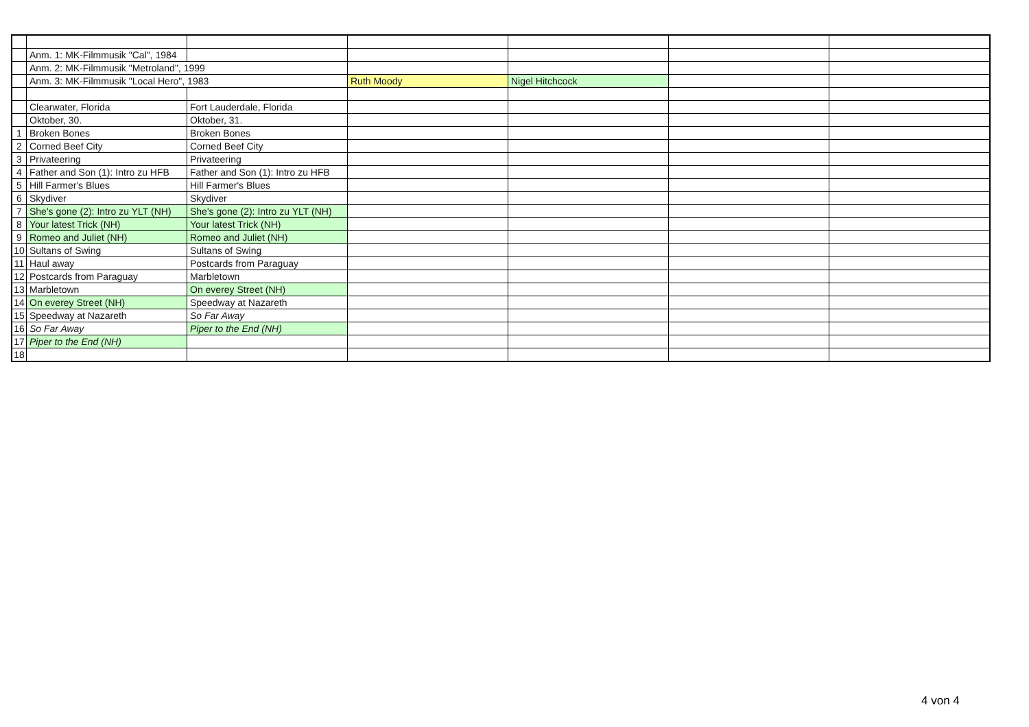| | Anm. 1: MK-Filmmusik "Cal", 1984 | | | | | |
| | Anm. 2: MK-Filmmusik "Metroland", 1999 | | | | | |
| | Anm. 3: MK-Filmmusik "Local Hero", 1983 | | Ruth Moody | Nigel Hitchcock | | |
| | Clearwater, Florida | Fort Lauderdale, Florida | | | | |
| | Oktober, 30. | Oktober, 31. | | | | |
| 1 | Broken Bones | Broken Bones | | | | |
| 2 | Corned Beef City | Corned Beef City | | | | |
| 3 | Privateering | Privateering | | | | |
| 4 | Father and Son (1): Intro zu HFB | Father and Son (1): Intro zu HFB | | | | |
| 5 | Hill Farmer's Blues | Hill Farmer's Blues | | | | |
| 6 | Skydiver | Skydiver | | | | |
| 7 | She's gone (2): Intro zu YLT (NH) | She's gone (2): Intro zu YLT (NH) | | | | |
| 8 | Your latest Trick (NH) | Your latest Trick (NH) | | | | |
| 9 | Romeo and Juliet (NH) | Romeo and Juliet (NH) | | | | |
| 10 | Sultans of Swing | Sultans of Swing | | | | |
| 11 | Haul away | Postcards from Paraguay | | | | |
| 12 | Postcards from Paraguay | Marbletown | | | | |
| 13 | Marbletown | On everey Street (NH) | | | | |
| 14 | On everey Street (NH) | Speedway at Nazareth | | | | |
| 15 | Speedway at Nazareth | So Far Away | | | | |
| 16 | So Far Away | Piper to the End (NH) | | | | |
| 17 | Piper to the End (NH) | | | | | |
| 18 | | | | | | |
4 von 4